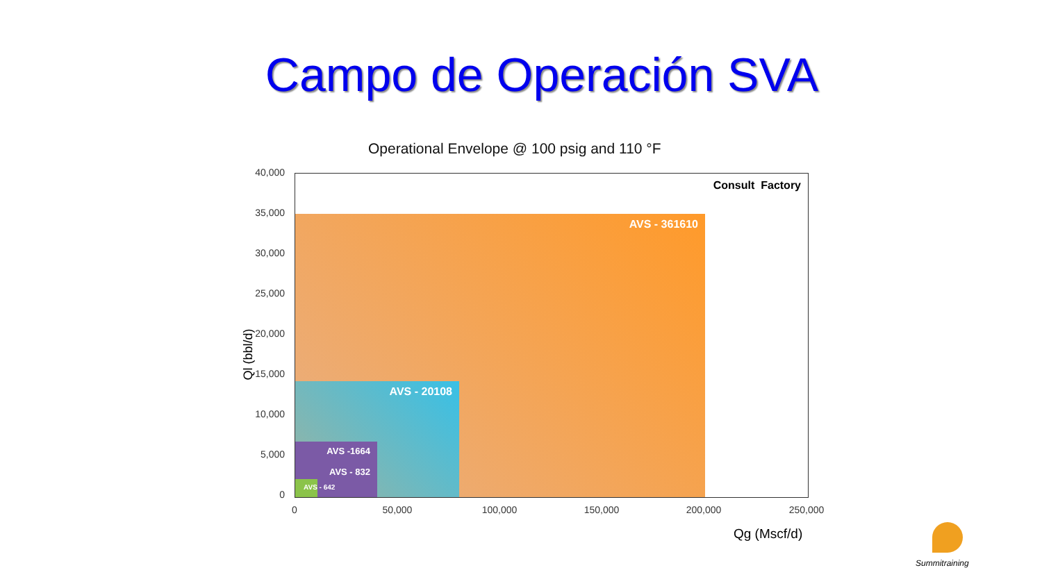Campo de Operación SVA
Operational Envelope @ 100 psig and 110 °F
Consult Factory
AVS - 361610 AVS - 20108
AVS -1664
AVS - 832
AVS - 642
40,000
35,000
30,000
25,000
20,000
15,000
10,000
5,000
0
0 50,000 100,000 150,000 200,000 250,000
Ql (bbl/d)
Qg (Mscf/d)
Summitraining